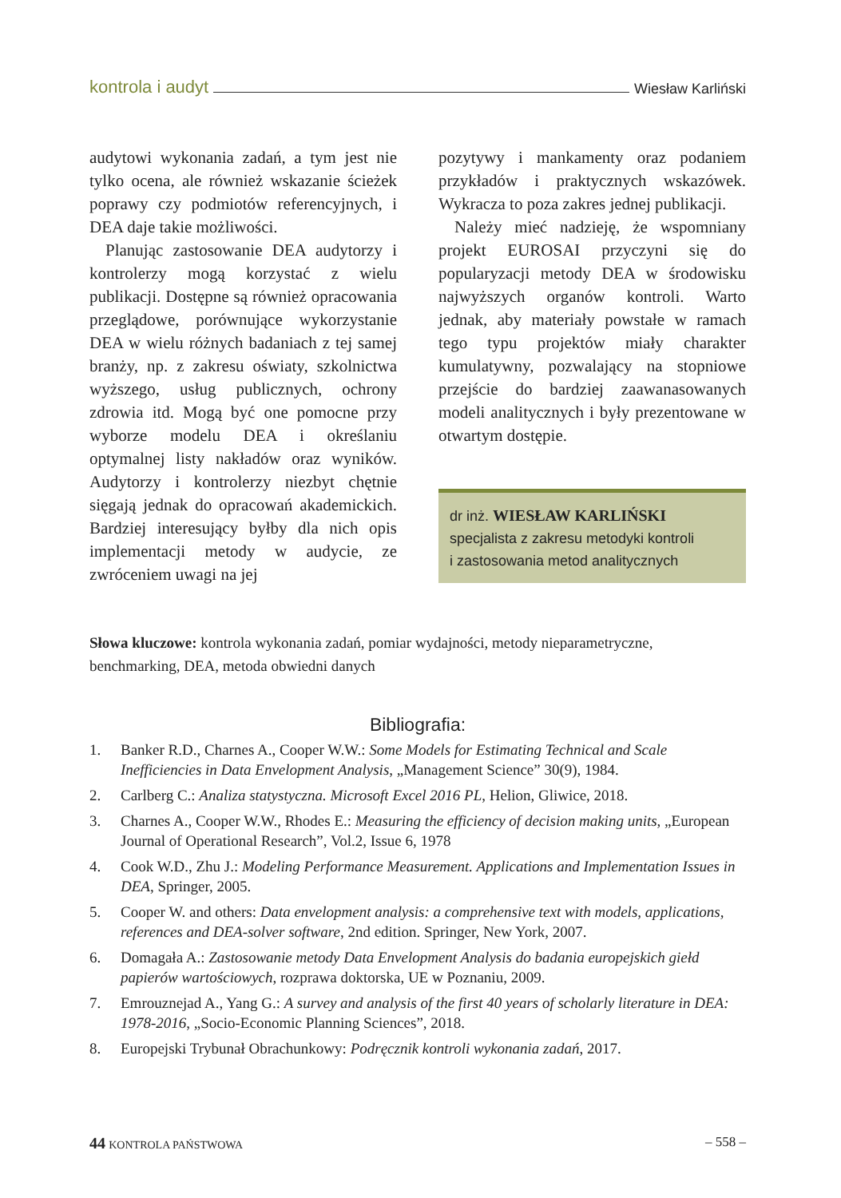kontrola i audyt Wiesław Karliński
audytowi wykonania zadań, a tym jest nie tylko ocena, ale również wskazanie ścieżek poprawy czy podmiotów referencyjnych, i DEA daje takie możliwości.
Planując zastosowanie DEA audytorzy i kontrolerzy mogą korzystać z wielu publikacji. Dostępne są również opracowania przeglądowe, porównujące wykorzystanie DEA w wielu różnych badaniach z tej samej branży, np. z zakresu oświaty, szkolnictwa wyższego, usług publicznych, ochrony zdrowia itd. Mogą być one pomocne przy wyborze modelu DEA i określaniu optymalnej listy nakładów oraz wyników. Audytorzy i kontrolerzy niezbyt chętnie sięgają jednak do opracowań akademickich. Bardziej interesujący byłby dla nich opis implementacji metody w audycie, ze zwróceniem uwagi na jej
pozytywy i mankamenty oraz podaniem przykładów i praktycznych wskazówek. Wykracza to poza zakres jednej publikacji.
Należy mieć nadzieję, że wspomniany projekt EUROSAI przyczyni się do popularyzacji metody DEA w środowisku najwyższych organów kontroli. Warto jednak, aby materiały powstałe w ramach tego typu projektów miały charakter kumulatywny, pozwalający na stopniowe przejście do bardziej zaawanasowanych modeli analitycznych i były prezentowane w otwartym dostępie.
dr inż. WIESŁAW KARLIŃSKI
specjalista z zakresu metodyki kontroli
i zastosowania metod analitycznych
Słowa kluczowe: kontrola wykonania zadań, pomiar wydajności, metody nieparametryczne, benchmarking, DEA, metoda obwiedni danych
Bibliografia:
1. Banker R.D., Charnes A., Cooper W.W.: Some Models for Estimating Technical and Scale Inefficiencies in Data Envelopment Analysis, „Management Science” 30(9), 1984.
2. Carlberg C.: Analiza statystyczna. Microsoft Excel 2016 PL, Helion, Gliwice, 2018.
3. Charnes A., Cooper W.W., Rhodes E.: Measuring the efficiency of decision making units, „European Journal of Operational Research”, Vol.2, Issue 6, 1978
4. Cook W.D., Zhu J.: Modeling Performance Measurement. Applications and Implementation Issues in DEA, Springer, 2005.
5. Cooper W. and others: Data envelopment analysis: a comprehensive text with models, applications, references and DEA-solver software, 2nd edition. Springer, New York, 2007.
6. Domagała A.: Zastosowanie metody Data Envelopment Analysis do badania europejskich giełd papierów wartościowych, rozprawa doktorska, UE w Poznaniu, 2009.
7. Emrouznejad A., Yang G.: A survey and analysis of the first 40 years of scholarly literature in DEA: 1978-2016, „Socio-Economic Planning Sciences”, 2018.
8. Europejski Trybunał Obrachunkowy: Podręcznik kontroli wykonania zadań, 2017.
44 KONTROLA PAŃSTWOWA – 558 –